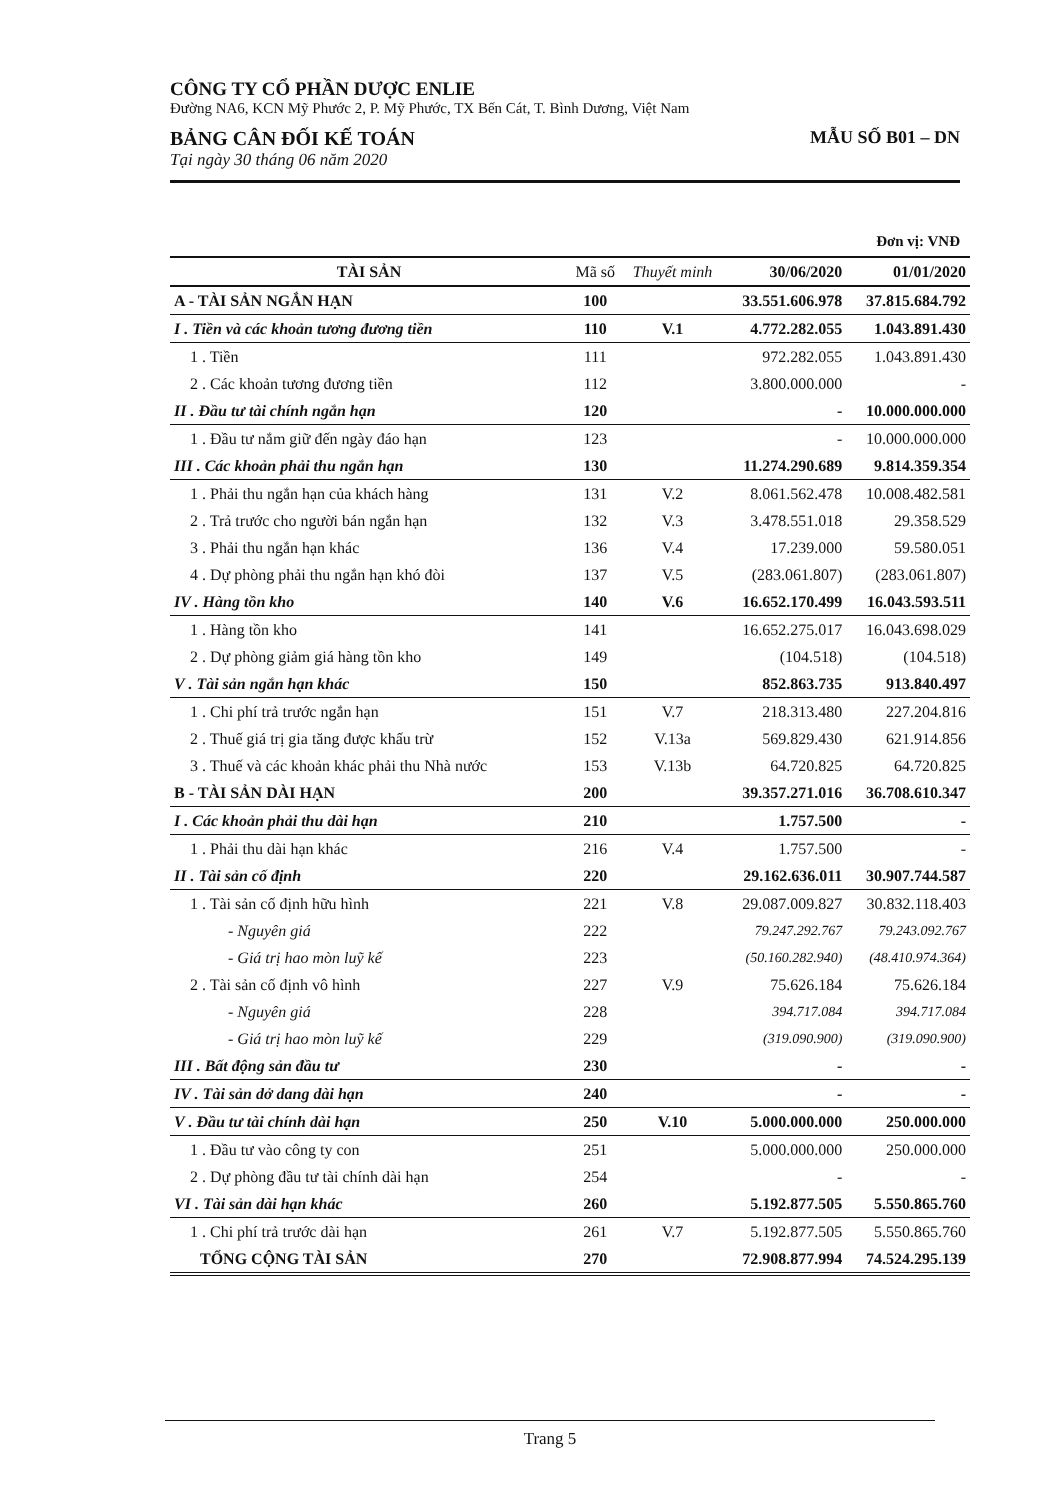CÔNG TY CỔ PHẦN DƯỢC ENLIE
Đường NA6, KCN Mỹ Phước 2, P. Mỹ Phước, TX Bến Cát, T. Bình Dương, Việt Nam
BẢNG CÂN ĐỐI KẾ TOÁN
Tại ngày 30 tháng 06 năm 2020
MẪU SỐ B01 – DN
Đơn vị: VNĐ
| TÀI SẢN | Mã số | Thuyết minh | 30/06/2020 | 01/01/2020 |
| --- | --- | --- | --- | --- |
| A - TÀI SẢN NGẮN HẠN | 100 | | 33.551.606.978 | 37.815.684.792 |
| I . Tiền và các khoản tương đương tiền | 110 | V.1 | 4.772.282.055 | 1.043.891.430 |
| 1 . Tiền | 111 | | 972.282.055 | 1.043.891.430 |
| 2 . Các khoản tương đương tiền | 112 | | 3.800.000.000 | - |
| II . Đầu tư tài chính ngắn hạn | 120 | | - | 10.000.000.000 |
| 1 . Đầu tư nắm giữ đến ngày đáo hạn | 123 | | - | 10.000.000.000 |
| III . Các khoản phải thu ngắn hạn | 130 | | 11.274.290.689 | 9.814.359.354 |
| 1 . Phải thu ngắn hạn của khách hàng | 131 | V.2 | 8.061.562.478 | 10.008.482.581 |
| 2 . Trả trước cho người bán ngắn hạn | 132 | V.3 | 3.478.551.018 | 29.358.529 |
| 3 . Phải thu ngắn hạn khác | 136 | V.4 | 17.239.000 | 59.580.051 |
| 4 . Dự phòng phải thu ngắn hạn khó đòi | 137 | V.5 | (283.061.807) | (283.061.807) |
| IV . Hàng tồn kho | 140 | V.6 | 16.652.170.499 | 16.043.593.511 |
| 1 . Hàng tồn kho | 141 | | 16.652.275.017 | 16.043.698.029 |
| 2 . Dự phòng giảm giá hàng tồn kho | 149 | | (104.518) | (104.518) |
| V . Tài sản ngắn hạn khác | 150 | | 852.863.735 | 913.840.497 |
| 1 . Chi phí trả trước ngắn hạn | 151 | V.7 | 218.313.480 | 227.204.816 |
| 2 . Thuế giá trị gia tăng được khấu trừ | 152 | V.13a | 569.829.430 | 621.914.856 |
| 3 . Thuế và các khoản khác phải thu Nhà nước | 153 | V.13b | 64.720.825 | 64.720.825 |
| B - TÀI SẢN DÀI HẠN | 200 | | 39.357.271.016 | 36.708.610.347 |
| I . Các khoản phải thu dài hạn | 210 | | 1.757.500 | - |
| 1 . Phải thu dài hạn khác | 216 | V.4 | 1.757.500 | - |
| II . Tài sản cố định | 220 | | 29.162.636.011 | 30.907.744.587 |
| 1 . Tài sản cố định hữu hình | 221 | V.8 | 29.087.009.827 | 30.832.118.403 |
| - Nguyên giá | 222 | | 79.247.292.767 | 79.243.092.767 |
| - Giá trị hao mòn luỹ kế | 223 | | (50.160.282.940) | (48.410.974.364) |
| 2 . Tài sản cố định vô hình | 227 | V.9 | 75.626.184 | 75.626.184 |
| - Nguyên giá | 228 | | 394.717.084 | 394.717.084 |
| - Giá trị hao mòn luỹ kế | 229 | | (319.090.900) | (319.090.900) |
| III . Bất động sản đầu tư | 230 | | - | - |
| IV . Tài sản dở dang dài hạn | 240 | | - | - |
| V . Đầu tư tài chính dài hạn | 250 | V.10 | 5.000.000.000 | 250.000.000 |
| 1 . Đầu tư vào công ty con | 251 | | 5.000.000.000 | 250.000.000 |
| 2 . Dự phòng đầu tư tài chính dài hạn | 254 | | - | - |
| VI . Tài sản dài hạn khác | 260 | | 5.192.877.505 | 5.550.865.760 |
| 1 . Chi phí trả trước dài hạn | 261 | V.7 | 5.192.877.505 | 5.550.865.760 |
| TỔNG CỘNG TÀI SẢN | 270 | | 72.908.877.994 | 74.524.295.139 |
Trang 5